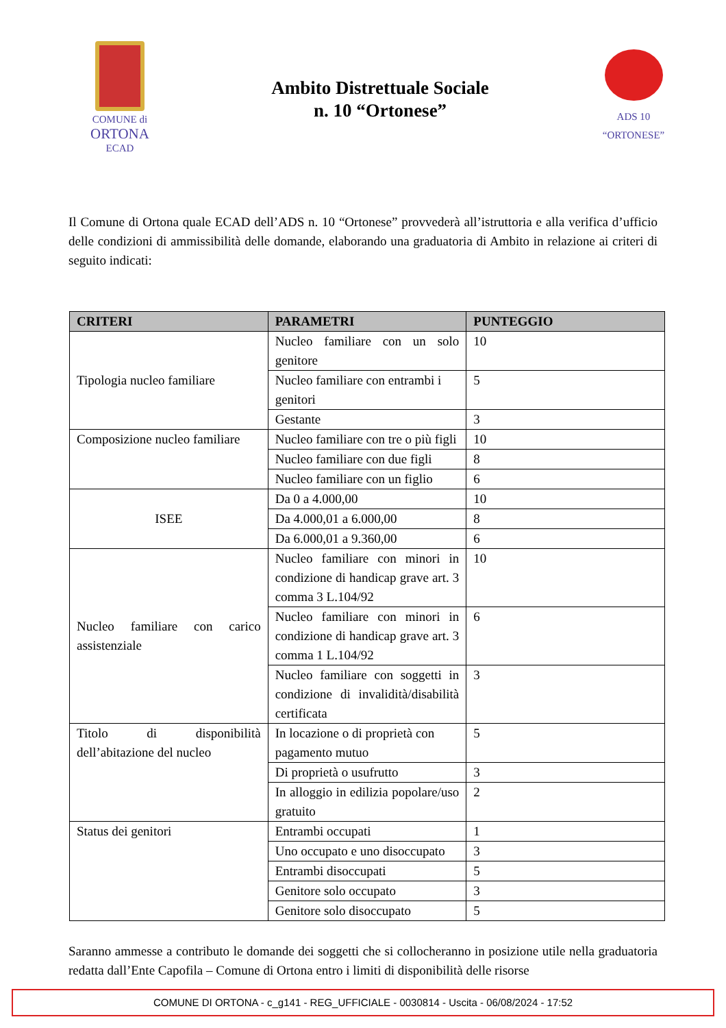COMUNE di
ORTONA
ECAD
Ambito Distrettuale Sociale
n. 10 “Ortonese”
ADS 10
“ORTONESE”
Il Comune di Ortona quale ECAD dell’ADS n. 10 “Ortonese” provvederà all’istruttoria e alla verifica d’ufficio delle condizioni di ammissibilità delle domande, elaborando una graduatoria di Ambito in relazione ai criteri di seguito indicati:
| CRITERI | PARAMETRI | PUNTEGGIO |
| --- | --- | --- |
| Tipologia nucleo familiare | Nucleo familiare con un solo genitore | 10 |
| | Nucleo familiare con entrambi i genitori | 5 |
| | Gestante | 3 |
| Composizione nucleo familiare | Nucleo familiare con tre o più figli | 10 |
| | Nucleo familiare con due figli | 8 |
| | Nucleo familiare con un figlio | 6 |
| ISEE | Da 0 a 4.000,00 | 10 |
| | Da 4.000,01 a 6.000,00 | 8 |
| | Da 6.000,01 a 9.360,00 | 6 |
| Nucleo familiare con carico assistenziale | Nucleo familiare con minori in condizione di handicap grave art. 3 comma 3 L.104/92 | 10 |
| | Nucleo familiare con minori in condizione di handicap grave art. 3 comma 1 L.104/92 | 6 |
| | Nucleo familiare con soggetti in condizione di invalidità/disabilità certificata | 3 |
| Titolo di disponibilità dell’abitazione del nucleo | In locazione o di proprietà con pagamento mutuo | 5 |
| | Di proprietà o usufrutto | 3 |
| | In alloggio in edilizia popolare/uso gratuito | 2 |
| Status dei genitori | Entrambi occupati | 1 |
| | Uno occupato e uno disoccupato | 3 |
| | Entrambi disoccupati | 5 |
| | Genitore solo occupato | 3 |
| | Genitore solo disoccupato | 5 |
Saranno ammesse a contributo le domande dei soggetti che si collocheranno in posizione utile nella graduatoria redatta dall’Ente Capofila – Comune di Ortona entro i limiti di disponibilità delle risorse
COMUNE DI ORTONA - c_g141 - REG_UFFICIALE - 0030814 - Uscita - 06/08/2024 - 17:52